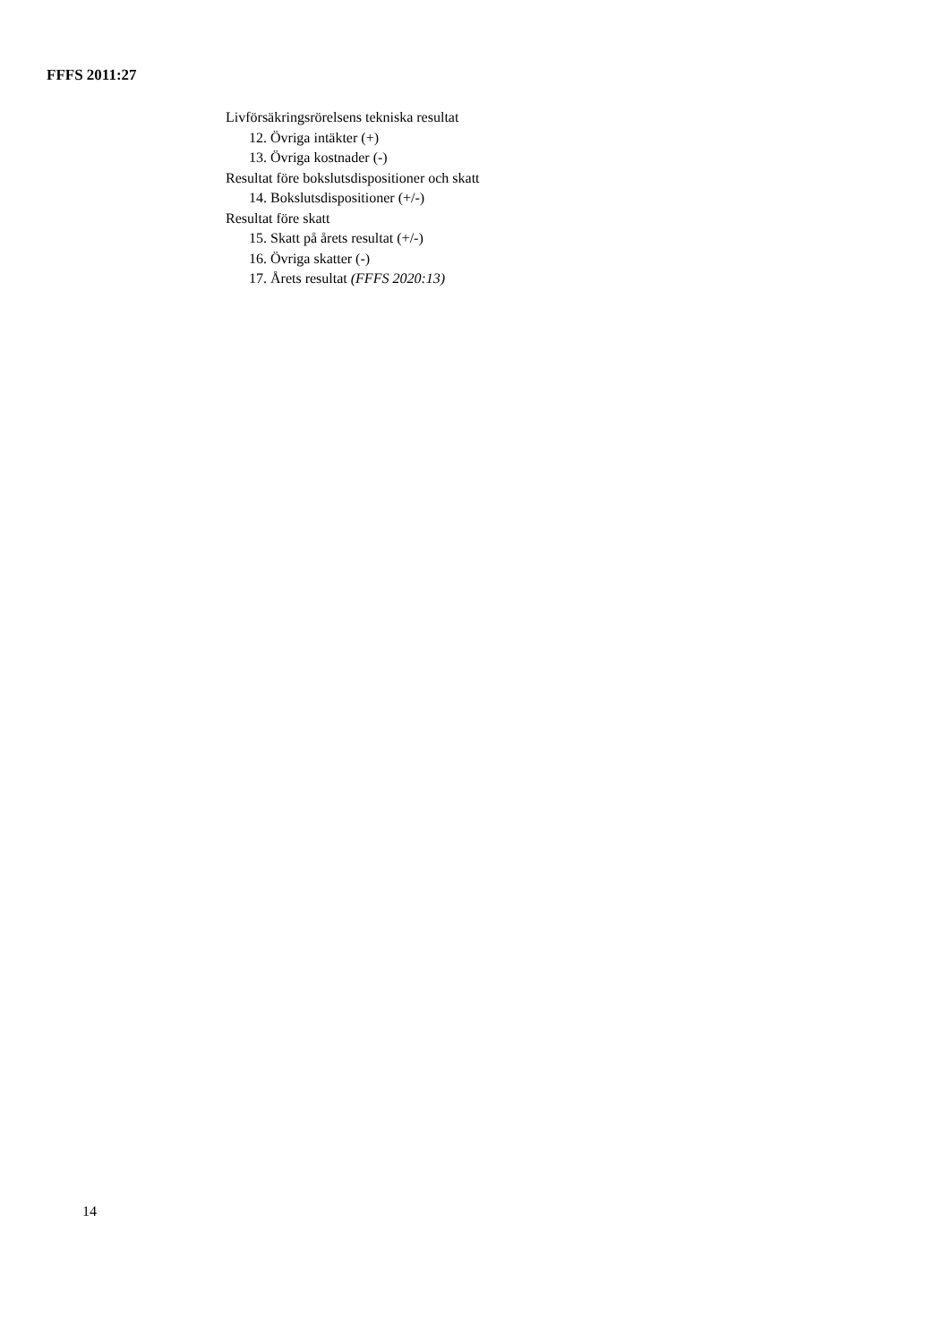FFFS 2011:27
Livförsäkringsrörelsens tekniska resultat
12. Övriga intäkter (+)
13. Övriga kostnader (-)
Resultat före bokslutsdispositioner och skatt
14. Bokslutsdispositioner (+/-)
Resultat före skatt
15. Skatt på årets resultat (+/-)
16. Övriga skatter (-)
17. Årets resultat (FFFS 2020:13)
14